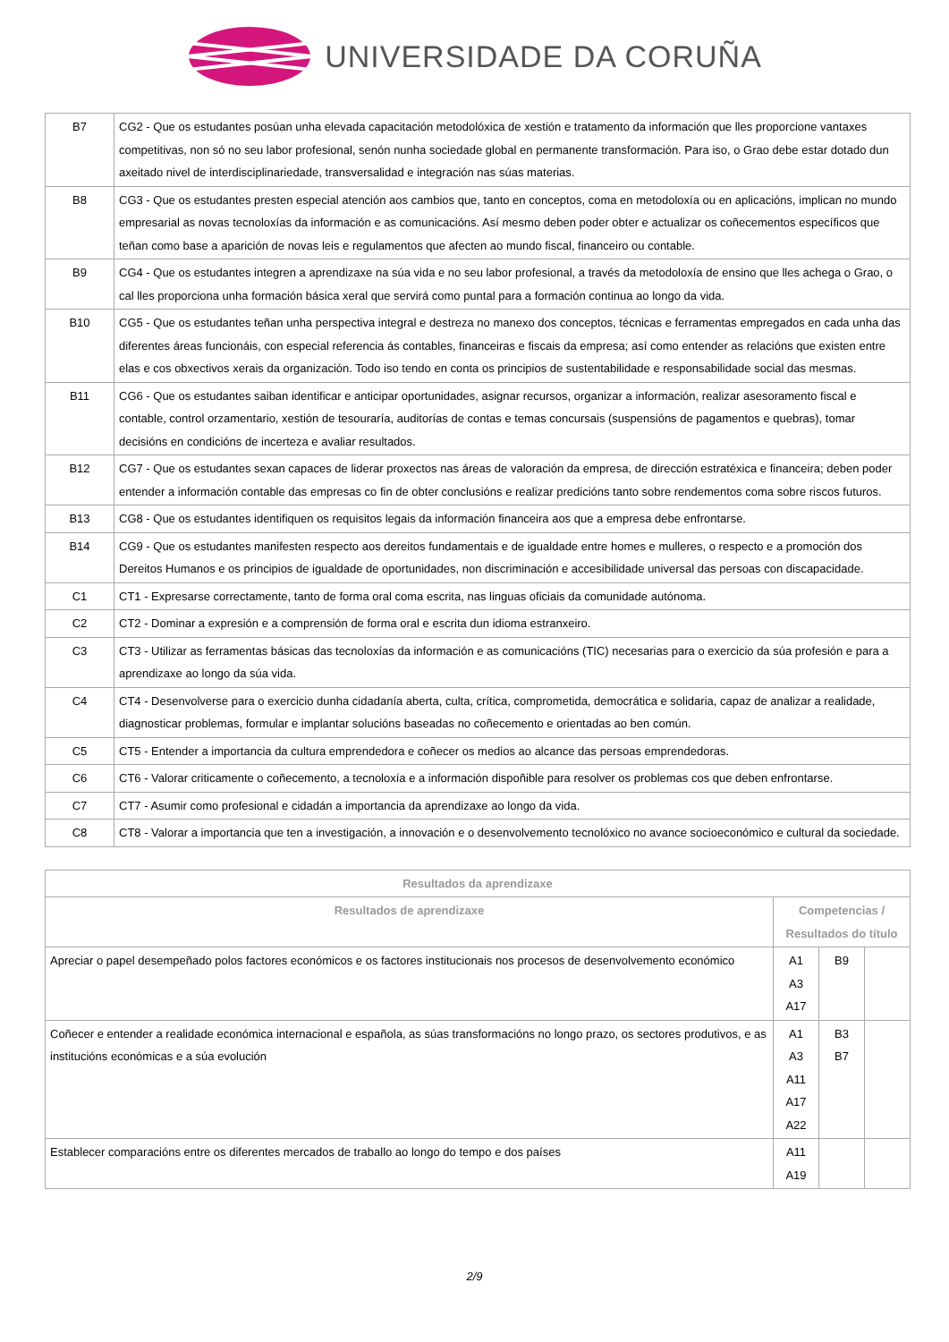UNIVERSIDADE DA CORUÑA
| B7 | CG2 - Que os estudantes posúan unha elevada capacitación metodolóxica de xestión e tratamento da información que lles proporcione vantaxes competitivas, non só no seu labor profesional, senón nunha sociedade global en permanente transformación. Para iso, o Grao debe estar dotado dun axeitado nivel de interdisciplinariedade, transversalidad e integración nas súas materias. |
| B8 | CG3 - Que os estudantes presten especial atención aos cambios que, tanto en conceptos, coma en metodoloxía ou en aplicacións, implican no mundo empresarial as novas tecnoloxías da información e as comunicacións. Así mesmo deben poder obter e actualizar os coñecementos específicos que teñan como base a aparición de novas leis e regulamentos que afecten ao mundo fiscal, financeiro ou contable. |
| B9 | CG4 - Que os estudantes integren a aprendizaxe na súa vida e no seu labor profesional, a través da metodoloxía de ensino que lles achega o Grao, o cal lles proporciona unha formación básica xeral que servirá como puntal para a formación continua ao longo da vida. |
| B10 | CG5 - Que os estudantes teñan unha perspectiva integral e destreza no manexo dos conceptos, técnicas e ferramentas empregados en cada unha das diferentes áreas funcionáis, con especial referencia ás contables, financeiras e fiscais da empresa; así como entender as relacións que existen entre elas e cos obxectivos xerais da organización. Todo iso tendo en conta os principios de sustentabilidade e responsabilidade social das mesmas. |
| B11 | CG6 - Que os estudantes saiban identificar e anticipar oportunidades, asignar recursos, organizar a información, realizar asesoramento fiscal e contable, control orzamentario, xestión de tesouraría, auditorías de contas e temas concursais (suspensións de pagamentos e quebras), tomar decisións en condicións de incerteza e avaliar resultados. |
| B12 | CG7 - Que os estudantes sexan capaces de liderar proxectos nas áreas de valoración da empresa, de dirección estratéxica e financeira; deben poder entender a información contable das empresas co fin de obter conclusións e realizar predicións tanto sobre rendementos coma sobre riscos futuros. |
| B13 | CG8 - Que os estudantes identifiquen os requisitos legais da información financeira aos que a empresa debe enfrontarse. |
| B14 | CG9 - Que os estudantes manifesten respecto aos dereitos fundamentais e de igualdade entre homes e mulleres, o respecto e a promoción dos Dereitos Humanos e os principios de igualdade de oportunidades, non discriminación e accesibilidade universal das persoas con discapacidade. |
| C1 | CT1 - Expresarse correctamente, tanto de forma oral coma escrita, nas linguas oficiais da comunidade autónoma. |
| C2 | CT2 - Dominar a expresión e a comprensión de forma oral e escrita dun idioma estranxeiro. |
| C3 | CT3 - Utilizar as ferramentas básicas das tecnoloxías da información e as comunicacións (TIC) necesarias para o exercicio da súa profesión e para a aprendizaxe ao longo da súa vida. |
| C4 | CT4 - Desenvolverse para o exercicio dunha cidadanía aberta, culta, crítica, comprometida, democrática e solidaria, capaz de analizar a realidade, diagnosticar problemas, formular e implantar solucións baseadas no coñecemento e orientadas ao ben común. |
| C5 | CT5 - Entender a importancia da cultura emprendedora e coñecer os medios ao alcance das persoas emprendedoras. |
| C6 | CT6 - Valorar criticamente o coñecemento, a tecnoloxía e a información dispoñible para resolver os problemas cos que deben enfrontarse. |
| C7 | CT7 - Asumir como profesional e cidadán a importancia da aprendizaxe ao longo da vida. |
| C8 | CT8 - Valorar a importancia que ten a investigación, a innovación e o desenvolvemento tecnolóxico no avance socioeconómico e cultural da sociedade. |
| Resultados da aprendizaxe | | | |
| --- | --- | --- | --- |
| Resultados de aprendizaxe | Competencias / Resultados do título | | |
| Apreciar o papel desempeñado polos factores económicos e os factores institucionais nos procesos de desenvolvemento económico | A1 A3 A17 | B9 | |
| Coñecer e entender a realidade económica internacional e española, as súas transformacións no longo prazo, os sectores produtivos, e as institucións económicas e a súa evolución | A1 A3 A11 A17 A22 | B3 B7 | |
| Establecer comparacións entre os diferentes mercados de traballo ao longo do tempo e dos países | A11 A19 | | |
2/9